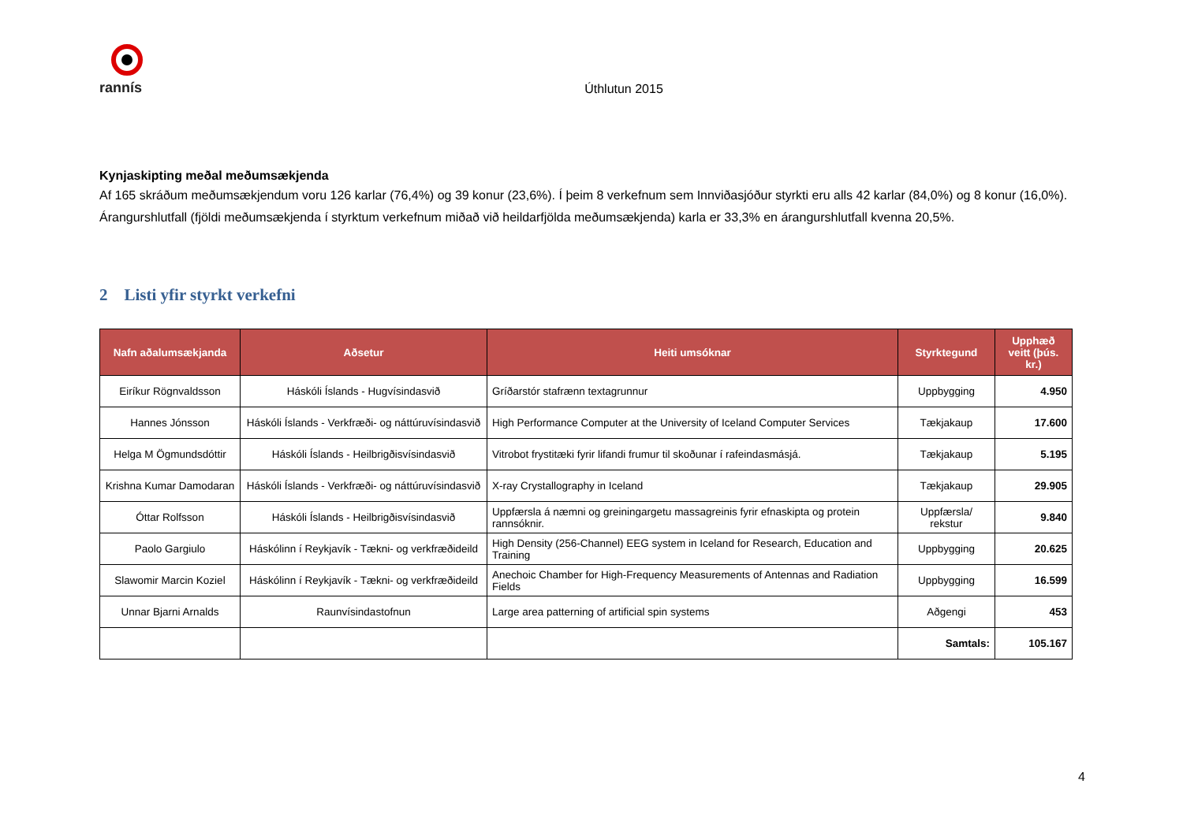rannís
Úthlutun 2015
Kynjaskipting meðal meðumsækjenda
Af 165 skráðum meðumsækjendum voru 126 karlar (76,4%) og 39 konur (23,6%). Í þeim 8 verkefnum sem Innviðasjóður styrkti eru alls 42 karlar (84,0%) og 8 konur (16,0%). Árangurshlutfall (fjöldi meðumsækjenda í styrktum verkefnum miðað við heildarfjölda meðumsækjenda) karla er 33,3% en árangurshlutfall kvenna 20,5%.
2 Listi yfir styrkt verkefni
| Nafn aðalumsækjanda | Aðsetur | Heiti umsóknar | Styrktegund | Upphæð veitt (þús. kr.) |
| --- | --- | --- | --- | --- |
| Eiríkur Rögnvaldsson | Háskóli Íslands - Hugvísindasvið | Gríðarstór stafrænn textagrunnur | Uppbygging | 4.950 |
| Hannes Jónsson | Háskóli Íslands - Verkfræði- og náttúruvísindasvið | High Performance Computer at the University of Iceland Computer Services | Tækjakaup | 17.600 |
| Helga M Ögmundsdóttir | Háskóli Íslands - Heilbrigðisvísindasvið | Vitrobot frystitæki fyrir lifandi frumur til skoðunar í rafeindasmásjá. | Tækjakaup | 5.195 |
| Krishna Kumar Damodaran | Háskóli Íslands - Verkfræði- og náttúruvísindasvið | X-ray Crystallography in Iceland | Tækjakaup | 29.905 |
| Óttar Rolfsson | Háskóli Íslands - Heilbrigðisvísindasvið | Uppfærsla á næmni og greiningargetu massagreinis fyrir efnaskipta og protein rannsóknir. | Uppfærsla/ rekstur | 9.840 |
| Paolo Gargiulo | Háskólinn í Reykjavík - Tækni- og verkfræðideild | High Density (256-Channel) EEG system in Iceland for Research, Education and Training | Uppbygging | 20.625 |
| Slawomir Marcin Koziel | Háskólinn í Reykjavík - Tækni- og verkfræðideild | Anechoic Chamber for High-Frequency Measurements of Antennas and Radiation Fields | Uppbygging | 16.599 |
| Unnar Bjarni Arnalds | Raunvísindastofnun | Large area patterning of artificial spin systems | Aðgengi | 453 |
| | | | Samtals: | 105.167 |
4